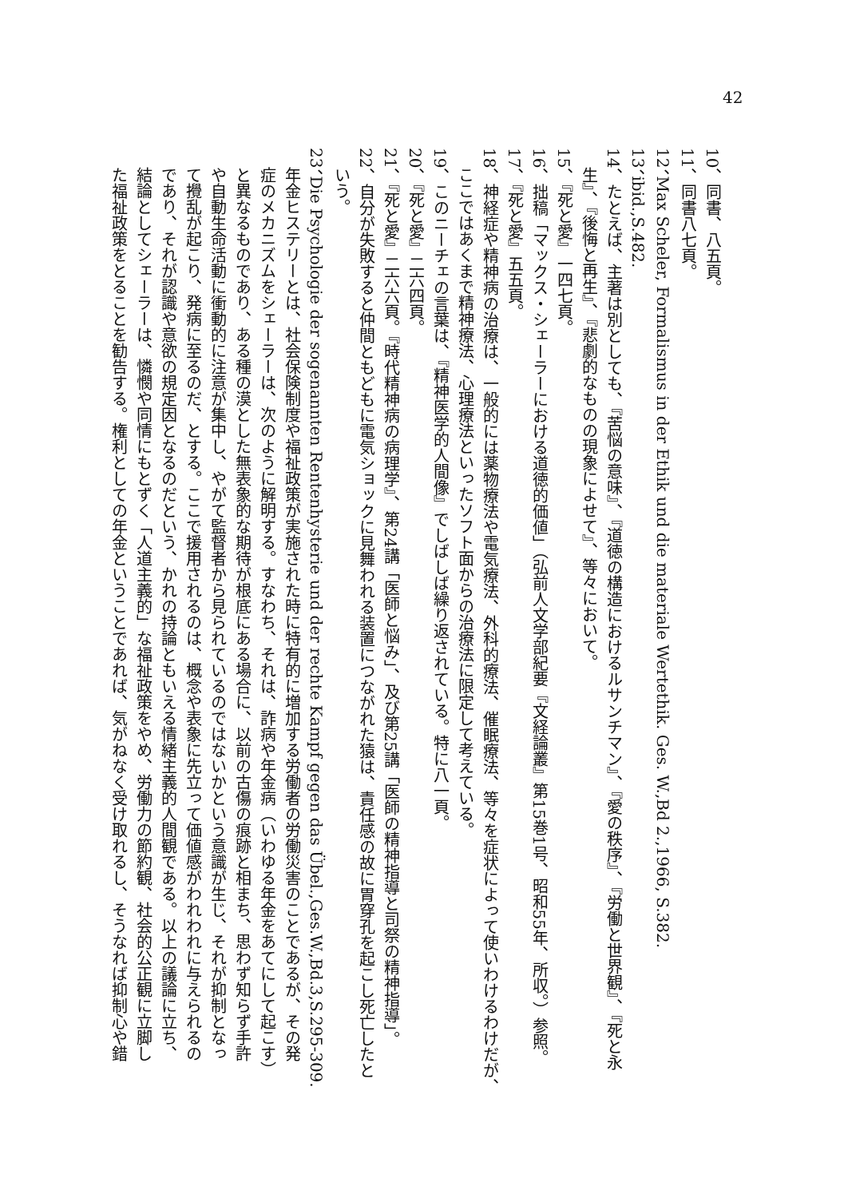42
10、同書、八五頁。
11、同書八七頁。
12、Max Scheler, Formalismus in der Ethik und die materiale Wertethik. Ges. W.,Bd 2.,1966, S.382.
13、ibid.,S.482.
14、たとえば、主著は別としても、『苦悩の意味』、『道徳の構造におけるルサンチマン』、『愛の秩序』、『労働と世界観』、『死と永
生』、『後悔と再生』、『悲劇的なものの現象によせて』、等々において。
15、『死と愛』一四七頁。
16、拙稿「マックス・シェーラーにおける道徳的価値」（弘前人文学部紀要『文経論叢』第15巻1号、昭和55年、所収。）参照。
17、『死と愛』五五頁。
18、神経症や精神病の治療は、一般的には薬物療法や電気療法、外科的療法、催眠療法、等々を症状によって使いわけるわけだが、
ここではあくまで精神療法、心理療法といったソフト面からの治療法に限定して考えている。
19、このニーチェの言葉は、『精神医学的人間像』でしばしば繰り返されている。特に八一頁。
20、『死と愛』二六四頁。
21、『死と愛』二六六頁。『時代精神病の病理学』、第24講「医師と悩み」、及び第25講「医師の精神指導と司祭の精神指導」。
22、自分が失敗すると仲間ともどもに電気ショックに見舞われる装置につながれた猿は、責任感の故に胃穿孔を起こし死亡したと
いう。
23、Die Psychologie der sogenannten Rentenhysterie und der rechte Kampf gegen das Übel.,Ges.W.,Bd.3,S.295-309.
年金ヒステリーとは、社会保険制度や福祉政策が実施された時に特有的に増加する労働者の労働災害のことであるが、その発
症のメカニズムをシェーラーは、次のように解明する。すなわち、それは、詐病や年金病（いわゆる年金をあてにして起こす）
と異なるものであり、ある種の漠とした無表象的な期待が根底にある場合に、以前の古傷の痕跡と相まち、思わず知らず手許
や自動生命活動に衝動的に注意が集中し、やがて監督者から見られているのではないかという意識が生じ、それが抑制となっ
て攪乱が起こり、発病に至るのだ、とする。ここで援用されるのは、概念や表象に先立って価値感がわれわれに与えられるの
であり、それが認識や意欲の規定因となるのだという、かれの持論ともいえる情緒主義的人間観である。以上の議論に立ち、
結論としてシェーラーは、憐憫や同情にもとずく「人道主義的」な福祉政策をやめ、労働力の節約観、社会的公正観に立脚し
た福祉政策をとることを勧告する。権利としての年金ということであれば、気がねなく受け取れるし、そうなれば抑制心や錯